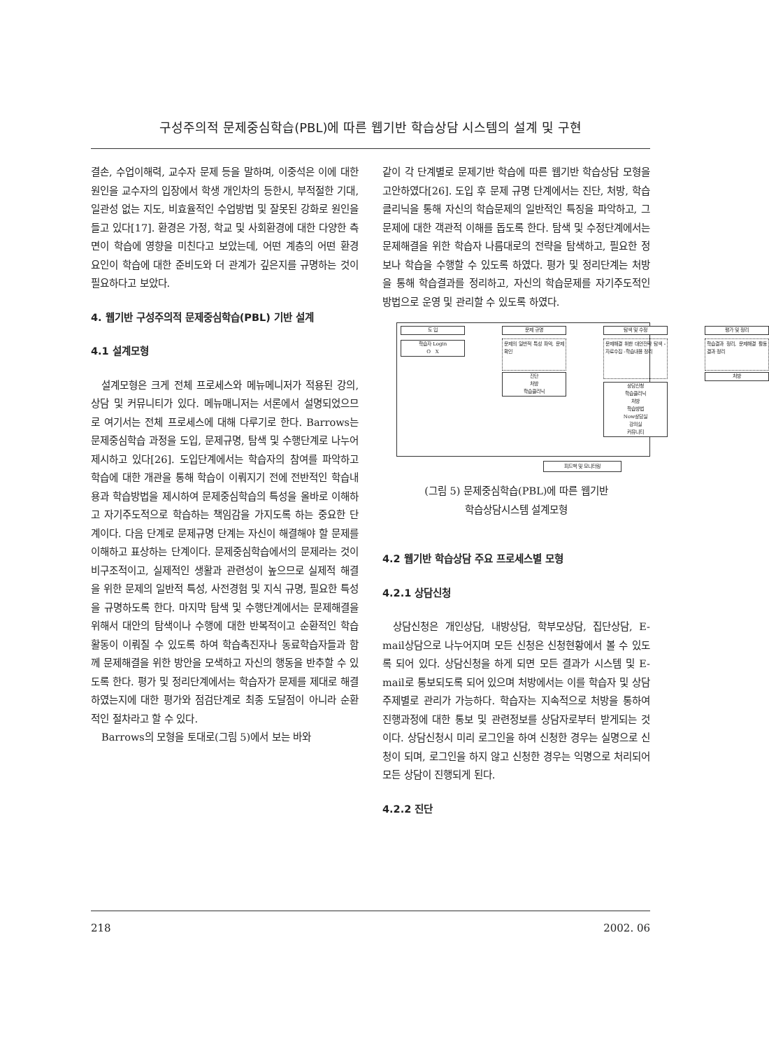구성주의적 문제중심학습(PBL)에 따른 웹기반 학습상담 시스템의 설계 및 구현
결손, 수업이해력, 교수자 문제 등을 말하며, 이중석은 이에 대한 원인을 교수자의 입장에서 학생 개인차의 등한시, 부적절한 기대, 일관성 없는 지도, 비효율적인 수업방법 및 잘못된 강화로 원인을 들고 있다[17]. 환경은 가정, 학교 및 사회환경에 대한 다양한 측면이 학습에 영향을 미친다고 보았는데, 어떤 계층의 어떤 환경 요인이 학습에 대한 준비도와 더 관계가 깊은지를 규명하는 것이 필요하다고 보았다.
4. 웹기반 구성주의적 문제중심학습(PBL) 기반 설계
4.1 설계모형
설계모형은 크게 전체 프로세스와 메뉴메니저가 적용된 강의, 상담 및 커뮤니티가 있다. 메뉴매니저는 서론에서 설명되었으므로 여기서는 전체 프로세스에 대해 다루기로 한다. Barrows는 문제중심학습 과정을 도입, 문제규명, 탐색 및 수행단계로 나누어 제시하고 있다[26]. 도입단계에서는 학습자의 참여를 파악하고 학습에 대한 개관을 통해 학습이 이뤄지기 전에 전반적인 학습내용과 학습방법을 제시하여 문제중심학습의 특성을 올바로 이해하고 자기주도적으로 학습하는 책임감을 가지도록 하는 중요한 단계이다. 다음 단계로 문제규명 단계는 자신이 해결해야 할 문제를 이해하고 표상하는 단계이다. 문제중심학습에서의 문제라는 것이 비구조적이고, 실제적인 생활과 관련성이 높으므로 실제적 해결을 위한 문제의 일반적 특성, 사전경험 및 지식 규명, 필요한 특성을 규명하도록 한다. 마지막 탐색 및 수행단계에서는 문제해결을 위해서 대안의 탐색이나 수행에 대한 반복적이고 순환적인 학습활동이 이뤄질 수 있도록 하여 학습촉진자나 동료학습자들과 함께 문제해결을 위한 방안을 모색하고 자신의 행동을 반추할 수 있도록 한다. 평가 및 정리단계에서는 학습자가 문제를 제대로 해결하였는지에 대한 평가와 점검단계로 최종 도달점이 아니라 순환적인 절차라고 할 수 있다.
Barrows의 모형을 토대로(그림 5)에서 보는 바와
같이 각 단계별로 문제기반 학습에 따른 웹기반 학습상담 모형을 고안하였다[26]. 도입 후 문제 규명 단계에서는 진단, 처방, 학습클리닉을 통해 자신의 학습문제의 일반적인 특징을 파악하고, 그 문제에 대한 객관적 이해를 돕도록 한다. 탐색 및 수정단계에서는 문제해결을 위한 학습자 나름대로의 전략을 탐색하고, 필요한 정보나 학습을 수행할 수 있도록 하였다. 평가 및 정리단계는 처방을 통해 학습결과를 정리하고, 자신의 학습문제를 자기주도적인 방법으로 운영 및 관리할 수 있도록 하였다.
도 입 문제 규명 탐색 및 수정 평가 및 정리
학습자 Login
O X
문제의 일반적 특성 파악, 문제확인
문제해결 위한 대안전략 탐색 -자료수집 -학습내용 정리
학습결과 정리, 문제해결 활동 결과 정리
진단
처방
학습클리닉
처방
상담신청
학습클리닉
처방
학습방법
Now상담실
강의실
커뮤니티
피드백 및 모니터링
(그림 5) 문제중심학습(PBL)에 따른 웹기반
학습상담시스템 설계모형
4.2 웹기반 학습상담 주요 프로세스별 모형
4.2.1 상담신청
상담신청은 개인상담, 내방상담, 학부모상담, 집단상담, E-mail상담으로 나누어지며 모든 신청은 신청현황에서 볼 수 있도록 되어 있다. 상담신청을 하게 되면 모든 결과가 시스템 및 E-mail로 통보되도록 되어 있으며 처방에서는 이를 학습자 및 상담주제별로 관리가 가능하다. 학습자는 지속적으로 처방을 통하여 진행과정에 대한 통보 및 관련정보를 상담자로부터 받게되는 것이다. 상담신청시 미리 로그인을 하여 신청한 경우는 실명으로 신청이 되며, 로그인을 하지 않고 신청한 경우는 익명으로 처리되어 모든 상담이 진행되게 된다.
4.2.2 진단
218 2002. 06